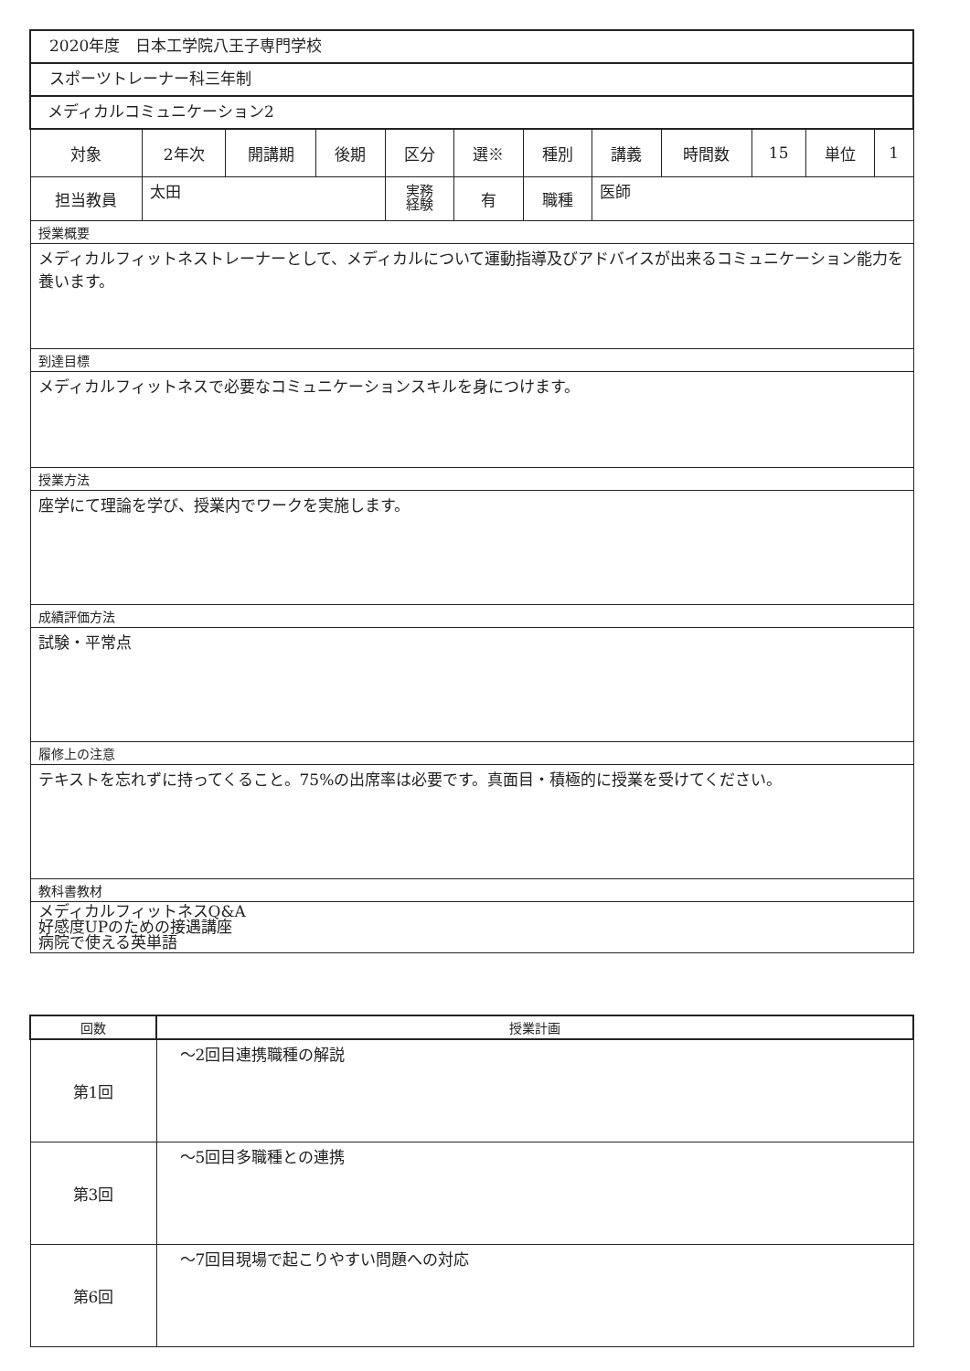| 2020年度 日本工学院八王子専門学校 | | | | | | | | | | | |
| スポーツトレーナー科三年制 | | | | | | | | | | | |
| メディカルコミュニケーション2 | | | | | | | | | | | |
| 対象 | 2年次 | 開講期 | 後期 | 区分 | 選※ | 種別 | 講義 | 時間数 | 15 | 単位 | 1 |
| 担当教員 | 太田 | | | 実務 経験 | 有 | 職種 | 医師 | | | | |
| 授業概要 | | | | | | | | | | | |
| メディカルフィットネストレーナーとして、メディカルについて運動指導及びアドバイスが出来るコミュニケーション能力を養います。 | | | | | | | | | | | |
| 到達目標 | | | | | | | | | | | |
| メディカルフィットネスで必要なコミュニケーションスキルを身につけます。 | | | | | | | | | | | |
| 授業方法 | | | | | | | | | | | |
| 座学にて理論を学び、授業内でワークを実施します。 | | | | | | | | | | | |
| 成績評価方法 | | | | | | | | | | | |
| 試験・平常点 | | | | | | | | | | | |
| 履修上の注意 | | | | | | | | | | | |
| テキストを忘れずに持ってくること。75%の出席率は必要です。真面目・積極的に授業を受けてください。 | | | | | | | | | | | |
| 教科書教材 | | | | | | | | | | | |
| メディカルフィットネスQ&A 好感度UPのための接遇講座 病院で使える英単語 | | | | | | | | | | | |
| 回数 | 授業計画 |
| --- | --- |
| 第1回 | ～2回目連携職種の解説 |
| 第3回 | ～5回目多職種との連携 |
| 第6回 | ～7回目現場で起こりやすい問題への対応 |